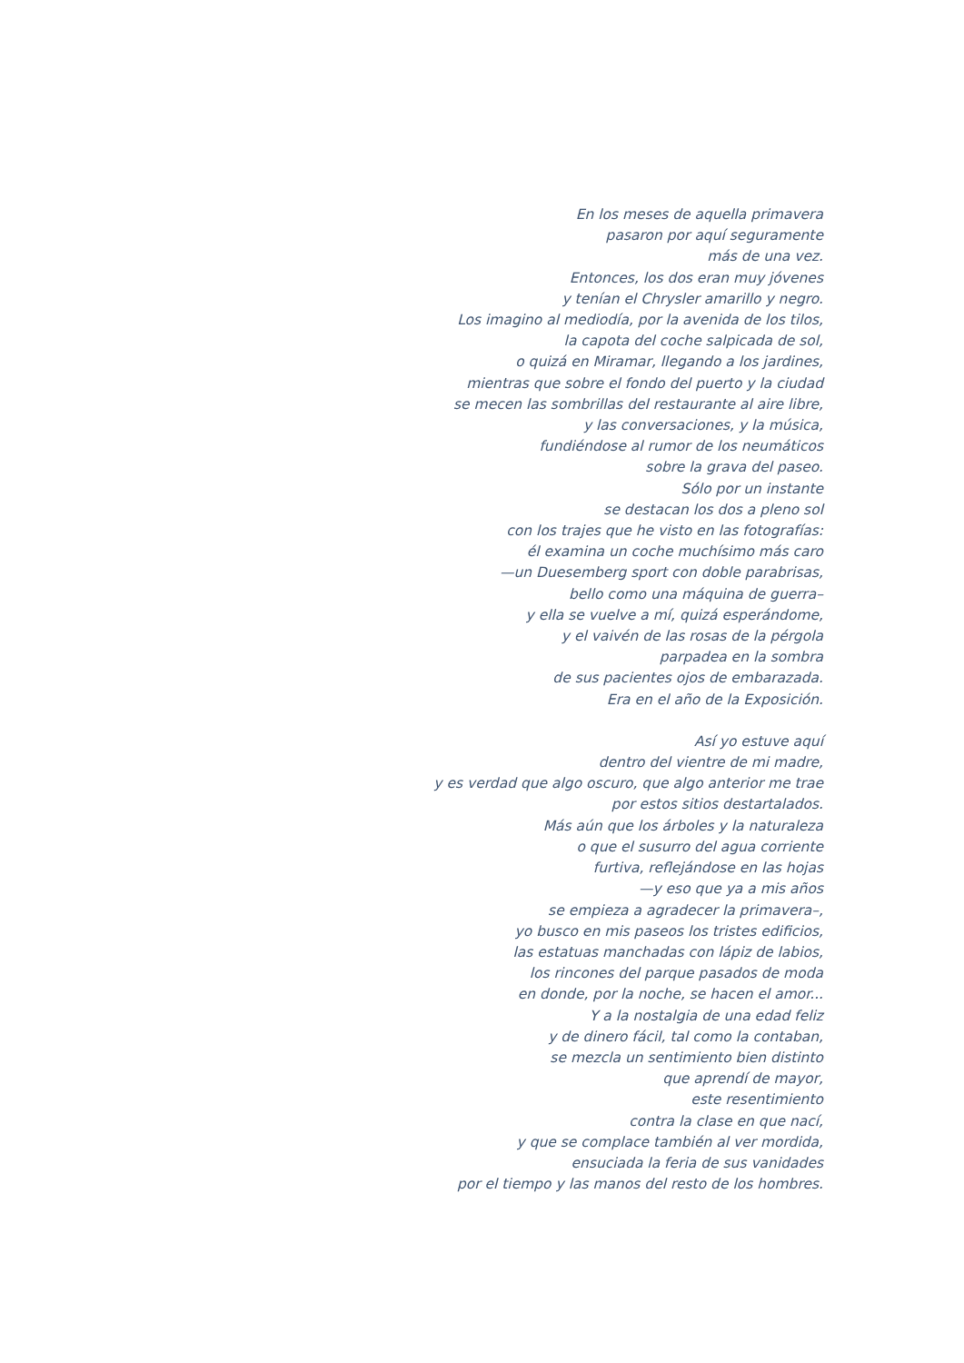En los meses de aquella primavera
pasaron por aquí seguramente
más de una vez.
Entonces, los dos eran muy jóvenes
y tenían el Chrysler amarillo y negro.
Los imagino al mediodía, por la avenida de los tilos,
la capota del coche salpicada de sol,
o quizá en Miramar, llegando a los jardines,
mientras que sobre el fondo del puerto y la ciudad
se mecen las sombrillas del restaurante al aire libre,
y las conversaciones, y la música,
fundiéndose al rumor de los neumáticos
sobre la grava del paseo.
Sólo por un instante
se destacan los dos a pleno sol
con los trajes que he visto en las fotografías:
él examina un coche muchísimo más caro
—un Duesemberg sport con doble parabrisas,
bello como una máquina de guerra–
y ella se vuelve a mí, quizá esperándome,
y el vaivén de las rosas de la pérgola
parpadea en la sombra
de sus pacientes ojos de embarazada.
Era en el año de la Exposición.
Así yo estuve aquí
dentro del vientre de mi madre,
y es verdad que algo oscuro, que algo anterior me trae
por estos sitios destartalados.
Más aún que los árboles y la naturaleza
o que el susurro del agua corriente
furtiva, reflejándose en las hojas
—y eso que ya a mis años
se empieza a agradecer la primavera–,
yo busco en mis paseos los tristes edificios,
las estatuas manchadas con lápiz de labios,
los rincones del parque pasados de moda
en donde, por la noche, se hacen el amor...
Y a la nostalgia de una edad feliz
y de dinero fácil, tal como la contaban,
se mezcla un sentimiento bien distinto
que aprendí de mayor,
este resentimiento
contra la clase en que nací,
y que se complace también al ver mordida,
ensuciada la feria de sus vanidades
por el tiempo y las manos del resto de los hombres.